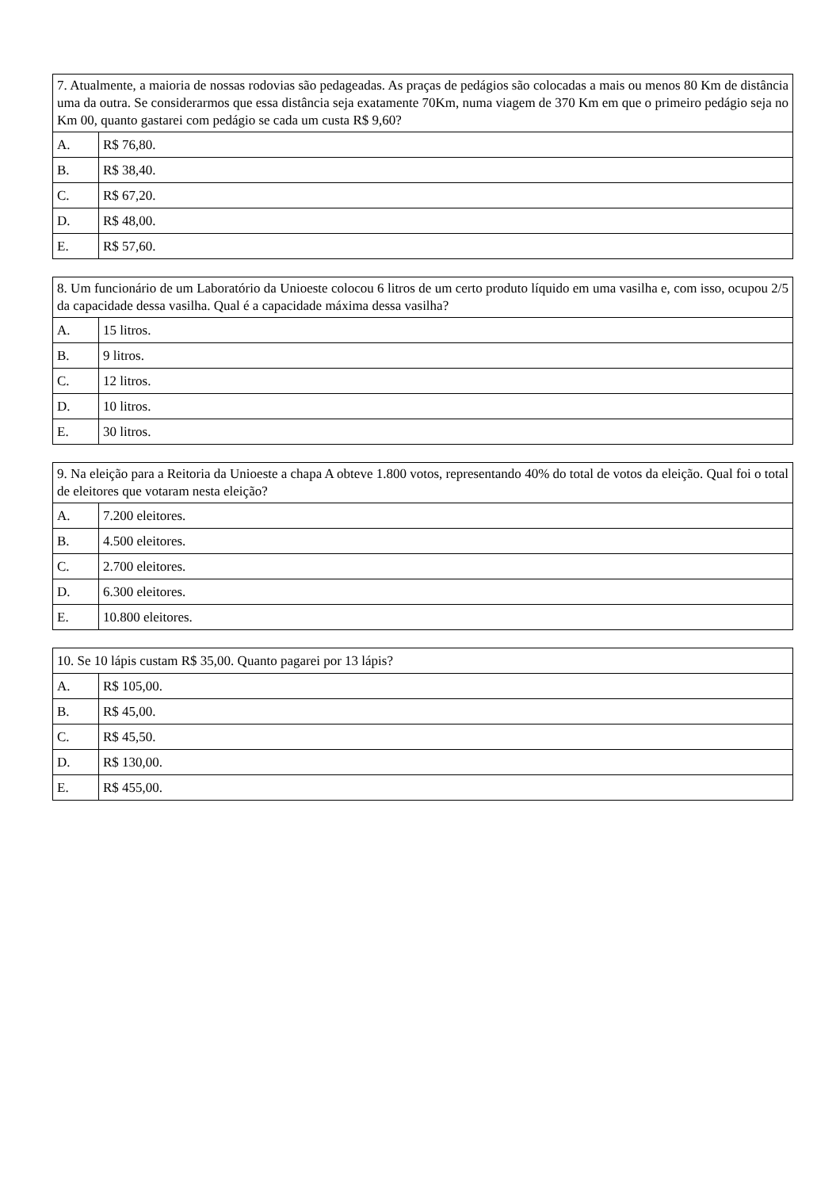| 7. Atualmente, a maioria de nossas rodovias são pedageadas. As praças de pedágios são colocadas a mais ou menos 80 Km de distância uma da outra. Se considerarmos que essa distância seja exatamente 70Km, numa viagem de 370 Km em que o primeiro pedágio seja no Km 00, quanto gastarei com pedágio se cada um custa R$ 9,60? | |
| A. | R$ 76,80. |
| B. | R$ 38,40. |
| C. | R$ 67,20. |
| D. | R$ 48,00. |
| E. | R$ 57,60. |
| 8. Um funcionário de um Laboratório da Unioeste colocou 6 litros de um certo produto líquido em uma vasilha e, com isso, ocupou 2/5 da capacidade dessa vasilha. Qual é a capacidade máxima dessa vasilha? | |
| A. | 15 litros. |
| B. | 9 litros. |
| C. | 12 litros. |
| D. | 10 litros. |
| E. | 30 litros. |
| 9. Na eleição para a Reitoria da Unioeste a chapa A obteve 1.800 votos, representando 40% do total de votos da eleição. Qual foi o total de eleitores que votaram nesta eleição? | |
| A. | 7.200 eleitores. |
| B. | 4.500 eleitores. |
| C. | 2.700 eleitores. |
| D. | 6.300 eleitores. |
| E. | 10.800 eleitores. |
| 10. Se 10 lápis custam R$ 35,00. Quanto pagarei por 13 lápis? | |
| A. | R$ 105,00. |
| B. | R$ 45,00. |
| C. | R$ 45,50. |
| D. | R$ 130,00. |
| E. | R$ 455,00. |